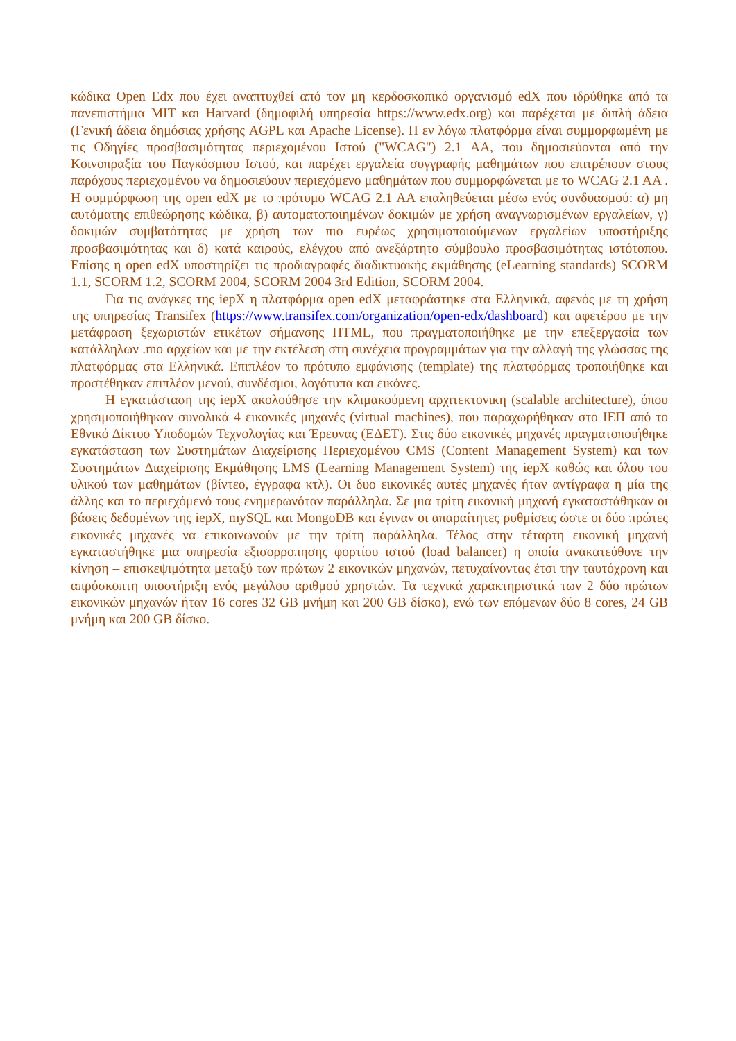κώδικα Open Edx που έχει αναπτυχθεί από τον μη κερδοσκοπικό οργανισμό edX που ιδρύθηκε από τα πανεπιστήμια MIT και Harvard (δημοφιλή υπηρεσία https://www.edx.org) και παρέχεται με διπλή άδεια (Γενική άδεια δημόσιας χρήσης AGPL και Apache License). Η εν λόγω πλατφόρμα είναι συμμορφωμένη με τις Οδηγίες προσβασιμότητας περιεχομένου Ιστού ("WCAG") 2.1 AA, που δημοσιεύονται από την Κοινοπραξία του Παγκόσμιου Ιστού, και παρέχει εργαλεία συγγραφής μαθημάτων που επιτρέπουν στους παρόχους περιεχομένου να δημοσιεύουν περιεχόμενο μαθημάτων που συμμορφώνεται με το WCAG 2.1 AA . Η συμμόρφωση της open edX με το πρότυμο WCAG 2.1 AA επαληθεύεται μέσω ενός συνδυασμού: α) μη αυτόματης επιθεώρησης κώδικα, β) αυτοματοποιημένων δοκιμών με χρήση αναγνωρισμένων εργαλείων, γ) δοκιμών συμβατότητας με χρήση των πιο ευρέως χρησιμοποιούμενων εργαλείων υποστήριξης προσβασιμότητας και δ) κατά καιρούς, ελέγχου από ανεξάρτητο σύμβουλο προσβασιμότητας ιστότοπου. Επίσης η open edX υποστηρίζει τις προδιαγραφές διαδικτυακής εκμάθησης (eLearning standards) SCORM 1.1, SCORM 1.2, SCORM 2004, SCORM 2004 3rd Edition, SCORM 2004.
Για τις ανάγκες της iepX η πλατφόρμα open edX μεταφράστηκε στα Ελληνικά, αφενός με τη χρήση της υπηρεσίας Transifex (https://www.transifex.com/organization/open-edx/dashboard) και αφετέρου με την μετάφραση ξεχωριστών ετικέτων σήμανσης HTML, που πραγματοποιήθηκε με την επεξεργασία των κατάλληλων .mo αρχείων και με την εκτέλεση στη συνέχεια προγραμμάτων για την αλλαγή της γλώσσας της πλατφόρμας στα Ελληνικά. Επιπλέον το πρότυπο εμφάνισης (template) της πλατφόρμας τροποιήθηκε και προστέθηκαν επιπλέον μενού, συνδέσμοι, λογότυπα και εικόνες.
Η εγκατάσταση της iepX ακολούθησε την κλιμακούμενη αρχιτεκτονικη (scalable architecture), όπου χρησιμοποιήθηκαν συνολικά 4 εικονικές μηχανές (virtual machines), που παραχωρήθηκαν στο ΙΕΠ από το Εθνικό Δίκτυο Υποδομών Τεχνολογίας και Έρευνας (ΕΔΕΤ). Στις δύο εικονικές μηχανές πραγματοποιήθηκε εγκατάσταση των Συστημάτων Διαχείρισης Περιεχομένου CMS (Content Management System) και των Συστημάτων Διαχείρισης Εκμάθησης LMS (Learning Management System) της iepX καθώς και όλου του υλικού των μαθημάτων (βίντεο, έγγραφα κτλ). Οι δυο εικονικές αυτές μηχανές ήταν αντίγραφα η μία της άλλης και το περιεχόμενό τους ενημερωνόταν παράλληλα. Σε μια τρίτη εικονική μηχανή εγκαταστάθηκαν οι βάσεις δεδομένων της iepX, mySQL και MongoDB και έγιναν οι απαραίτητες ρυθμίσεις ώστε οι δύο πρώτες εικονικές μηχανές να επικοινωνούν με την τρίτη παράλληλα. Τέλος στην τέταρτη εικονική μηχανή εγκαταστήθηκε μια υπηρεσία εξισορροπησης φορτίου ιστού (load balancer) η οποία ανακατεύθυνε την κίνηση – επισκεψιμότητα μεταξύ των πρώτων 2 εικονικών μηχανών, πετυχαίνοντας έτσι την ταυτόχρονη και απρόσκοπτη υποστήριξη ενός μεγάλου αριθμού χρηστών. Τα τεχνικά χαρακτηριστικά των 2 δύο πρώτων εικονικών μηχανών ήταν 16 cores 32 GB μνήμη και 200 GB δίσκο), ενώ των επόμενων δύο 8 cores, 24 GB μνήμη και 200 GB δίσκο.